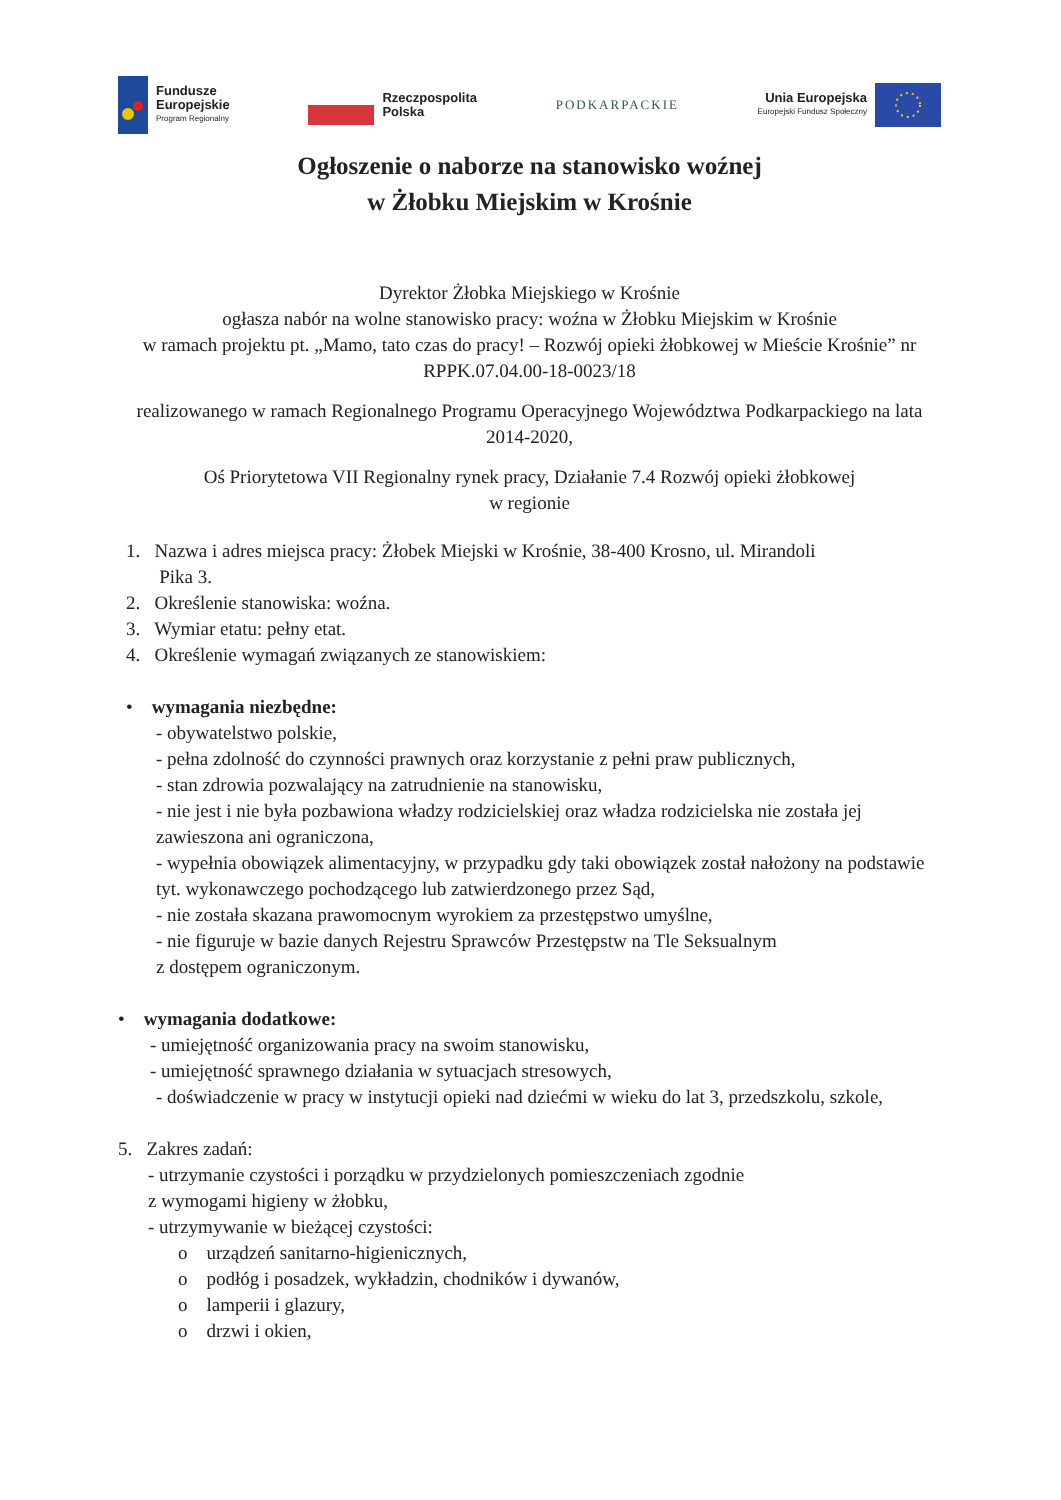Fundusze
Europejskie
Program Regionalny
Rzeczpospolita
Polska
PODKARPACKIE
Unia Europejska
Europejski Fundusz Społeczny
Ogłoszenie o naborze na stanowisko woźnej
w Żłobku Miejskim w Krośnie
Dyrektor Żłobka Miejskiego w Krośnie
ogłasza nabór na wolne stanowisko pracy: woźna w Żłobku Miejskim w Krośnie
w ramach projektu pt. „Mamo, tato czas do pracy! – Rozwój opieki żłobkowej w Mieście Krośnie” nr RPPK.07.04.00-18-0023/18
realizowanego w ramach Regionalnego Programu Operacyjnego Województwa Podkarpackiego na lata 2014-2020,
Oś Priorytetowa VII Regionalny rynek pracy, Działanie 7.4 Rozwój opieki żłobkowej
w regionie
1. Nazwa i adres miejsca pracy: Żłobek Miejski w Krośnie, 38-400 Krosno, ul. Mirandoli
Pika 3.
2. Określenie stanowiska: woźna.
3. Wymiar etatu: pełny etat.
4. Określenie wymagań związanych ze stanowiskiem:
• wymagania niezbędne:
- obywatelstwo polskie,
- pełna zdolność do czynności prawnych oraz korzystanie z pełni praw publicznych,
- stan zdrowia pozwalający na zatrudnienie na stanowisku,
- nie jest i nie była pozbawiona władzy rodzicielskiej oraz władza rodzicielska nie została jej zawieszona ani ograniczona,
- wypełnia obowiązek alimentacyjny, w przypadku gdy taki obowiązek został nałożony na podstawie tyt. wykonawczego pochodzącego lub zatwierdzonego przez Sąd,
- nie została skazana prawomocnym wyrokiem za przestępstwo umyślne,
- nie figuruje w bazie danych Rejestru Sprawców Przestępstw na Tle Seksualnym
z dostępem ograniczonym.
• wymagania dodatkowe:
- umiejętność organizowania pracy na swoim stanowisku,
- umiejętność sprawnego działania w sytuacjach stresowych,
- doświadczenie w pracy w instytucji opieki nad dziećmi w wieku do lat 3, przedszkolu, szkole,
5. Zakres zadań:
- utrzymanie czystości i porządku w przydzielonych pomieszczeniach zgodnie
z wymogami higieny w żłobku,
- utrzymywanie w bieżącej czystości:
o urządzeń sanitarno-higienicznych,
o podłóg i posadzek, wykładzin, chodników i dywanów,
o lamperii i glazury,
o drzwi i okien,